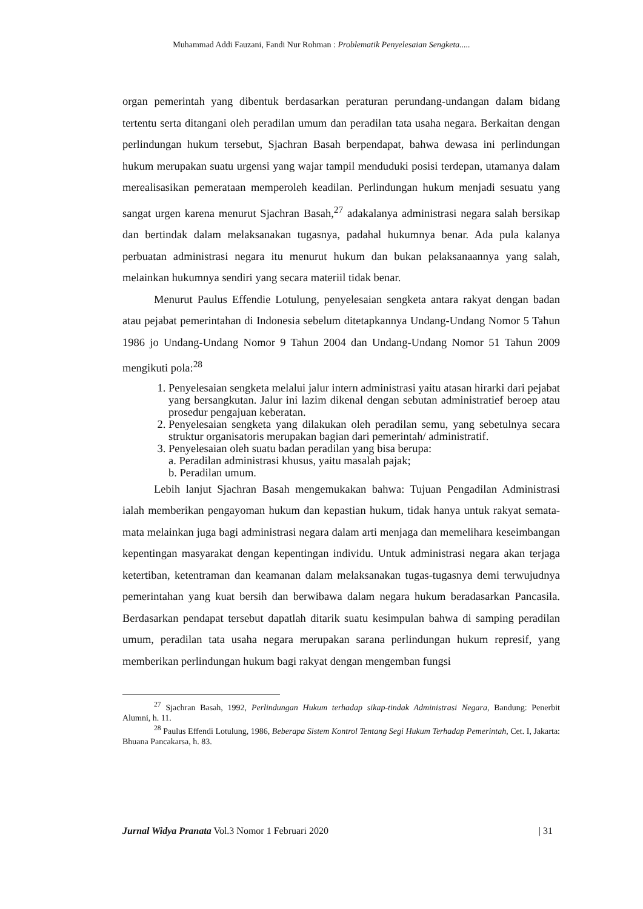Muhammad Addi Fauzani, Fandi Nur Rohman : Problematik Penyelesaian Sengketa.....
organ pemerintah yang dibentuk berdasarkan peraturan perundang-undangan dalam bidang tertentu serta ditangani oleh peradilan umum dan peradilan tata usaha negara. Berkaitan dengan perlindungan hukum tersebut, Sjachran Basah berpendapat, bahwa dewasa ini perlindungan hukum merupakan suatu urgensi yang wajar tampil menduduki posisi terdepan, utamanya dalam merealisasikan pemerataan memperoleh keadilan. Perlindungan hukum menjadi sesuatu yang sangat urgen karena menurut Sjachran Basah,<sup>27</sup> adakalanya administrasi negara salah bersikap dan bertindak dalam melaksanakan tugasnya, padahal hukumnya benar. Ada pula kalanya perbuatan administrasi negara itu menurut hukum dan bukan pelaksanaannya yang salah, melainkan hukumnya sendiri yang secara materiil tidak benar.
Menurut Paulus Effendie Lotulung, penyelesaian sengketa antara rakyat dengan badan atau pejabat pemerintahan di Indonesia sebelum ditetapkannya Undang-Undang Nomor 5 Tahun 1986 jo Undang-Undang Nomor 9 Tahun 2004 dan Undang-Undang Nomor 51 Tahun 2009 mengikuti pola:<sup>28</sup>
1. Penyelesaian sengketa melalui jalur intern administrasi yaitu atasan hirarki dari pejabat yang bersangkutan. Jalur ini lazim dikenal dengan sebutan administratief beroep atau prosedur pengajuan keberatan.
2. Penyelesaian sengketa yang dilakukan oleh peradilan semu, yang sebetulnya secara struktur organisatoris merupakan bagian dari pemerintah/ administratif.
3. Penyelesaian oleh suatu badan peradilan yang bisa berupa:
a. Peradilan administrasi khusus, yaitu masalah pajak;
b. Peradilan umum.
Lebih lanjut Sjachran Basah mengemukakan bahwa: Tujuan Pengadilan Administrasi ialah memberikan pengayoman hukum dan kepastian hukum, tidak hanya untuk rakyat semata-mata melainkan juga bagi administrasi negara dalam arti menjaga dan memelihara keseimbangan kepentingan masyarakat dengan kepentingan individu. Untuk administrasi negara akan terjaga ketertiban, ketentraman dan keamanan dalam melaksanakan tugas-tugasnya demi terwujudnya pemerintahan yang kuat bersih dan berwibawa dalam negara hukum beradasarkan Pancasila. Berdasarkan pendapat tersebut dapatlah ditarik suatu kesimpulan bahwa di samping peradilan umum, peradilan tata usaha negara merupakan sarana perlindungan hukum represif, yang memberikan perlindungan hukum bagi rakyat dengan mengemban fungsi
<sup>27</sup> Sjachran Basah, 1992, Perlindungan Hukum terhadap sikap-tindak Administrasi Negara, Bandung: Penerbit Alumni, h. 11.
<sup>28</sup> Paulus Effendi Lotulung, 1986, Beberapa Sistem Kontrol Tentang Segi Hukum Terhadap Pemerintah, Cet. I, Jakarta: Bhuana Pancakarsa, h. 83.
Jurnal Widya Pranata Vol.3 Nomor 1 Februari 2020 | 31